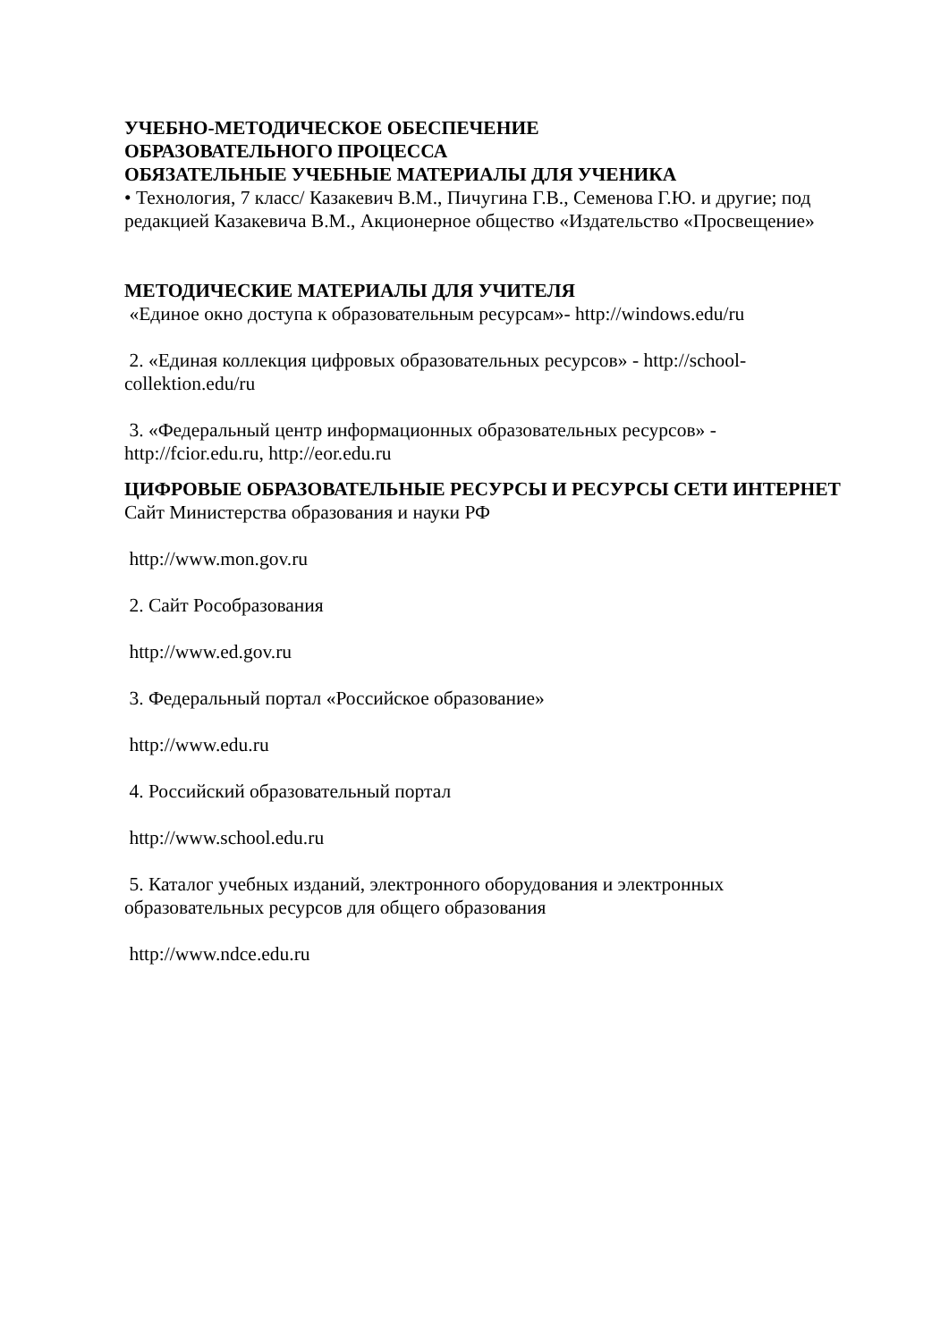УЧЕБНО-МЕТОДИЧЕСКОЕ ОБЕСПЕЧЕНИЕ
ОБРАЗОВАТЕЛЬНОГО ПРОЦЕССА
ОБЯЗАТЕЛЬНЫЕ УЧЕБНЫЕ МАТЕРИАЛЫ ДЛЯ УЧЕНИКА
• Технология, 7 класс/ Казакевич В.М., Пичугина Г.В., Семенова Г.Ю. и другие; под редакцией Казакевича В.М., Акционерное общество «Издательство «Просвещение»
МЕТОДИЧЕСКИЕ МАТЕРИАЛЫ ДЛЯ УЧИТЕЛЯ
«Единое окно доступа к образовательным ресурсам»- http://windows.edu/ru
2. «Единая коллекция цифровых образовательных ресурсов» - http://school-collektion.edu/ru
3. «Федеральный центр информационных образовательных ресурсов» - http://fcior.edu.ru, http://eor.edu.ru
ЦИФРОВЫЕ ОБРАЗОВАТЕЛЬНЫЕ РЕСУРСЫ И РЕСУРСЫ СЕТИ ИНТЕРНЕТ
Сайт Министерства образования и науки РФ
http://www.mon.gov.ru
2. Сайт Рособразования
http://www.ed.gov.ru
3. Федеральный портал «Российское образование»
http://www.edu.ru
4. Российский образовательный портал
http://www.school.edu.ru
5. Каталог учебных изданий, электронного оборудования и электронных образовательных ресурсов для общего образования
http://www.ndce.edu.ru